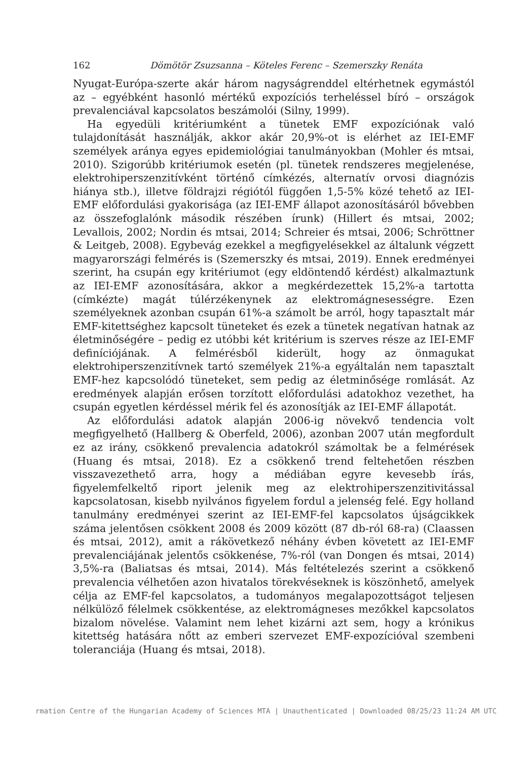162 Dömötör Zsuzsanna – Köteles Ferenc – Szemerszky Renáta
Nyugat-Európa-szerte akár három nagyságrenddel eltérhetnek egymástól az – egyébként hasonló mértékű expozíciós terheléssel bíró – országok prevalenciával kapcsolatos beszámolói (Silny, 1999).
Ha egyedüli kritériumként a tünetek EMF expozíciónak való tulajdonítását használják, akkor akár 20,9%-ot is elérhet az IEI-EMF személyek aránya egyes epidemiológiai tanulmányokban (Mohler és mtsai, 2010). Szigorúbb kritériumok esetén (pl. tünetek rendszeres megjelenése, elektrohiperszenzitívként történő címkézés, alternatív orvosi diagnózis hiánya stb.), illetve földrajzi régiótól függően 1,5-5% közé tehető az IEI-EMF előfordulási gyakorisága (az IEI-EMF állapot azonosításáról bővebben az összefoglalónk második részében írunk) (Hillert és mtsai, 2002; Levallois, 2002; Nordin és mtsai, 2014; Schreier és mtsai, 2006; Schröttner & Leitgeb, 2008). Egybevág ezekkel a megfigyelésekkel az általunk végzett magyarországi felmérés is (Szemerszky és mtsai, 2019). Ennek eredményei szerint, ha csupán egy kritériumot (egy eldöntendő kérdést) alkalmaztunk az IEI-EMF azonosítására, akkor a megkérdezettek 15,2%-a tartotta (címkézte) magát túlérzékenynek az elektromágnesességre. Ezen személyeknek azonban csupán 61%-a számolt be arról, hogy tapasztalt már EMF-kitettséghez kapcsolt tüneteket és ezek a tünetek negatívan hatnak az életminőségére – pedig ez utóbbi két kritérium is szerves része az IEI-EMF definíciójának. A felmérésből kiderült, hogy az önmagukat elektrohiperszenzitívnek tartó személyek 21%-a egyáltalán nem tapasztalt EMF-hez kapcsolódó tüneteket, sem pedig az életminősége romlását. Az eredmények alapján erősen torzított előfordulási adatokhoz vezethet, ha csupán egyetlen kérdéssel mérik fel és azonosítják az IEI-EMF állapotát.
Az előfordulási adatok alapján 2006-ig növekvő tendencia volt megfigyelhető (Hallberg & Oberfeld, 2006), azonban 2007 után megfordult ez az irány, csökkenő prevalencia adatokról számoltak be a felmérések (Huang és mtsai, 2018). Ez a csökkenő trend feltehetően részben visszavezethető arra, hogy a médiában egyre kevesebb írás, figyelemfelkeltő riport jelenik meg az elektrohiperszenzitivitással kapcsolatosan, kisebb nyilvános figyelem fordul a jelenség felé. Egy holland tanulmány eredményei szerint az IEI-EMF-fel kapcsolatos újságcikkek száma jelentősen csökkent 2008 és 2009 között (87 db-ról 68-ra) (Claassen és mtsai, 2012), amit a rákövetkező néhány évben követett az IEI-EMF prevalenciájának jelentős csökkenése, 7%-ról (van Dongen és mtsai, 2014) 3,5%-ra (Baliatsas és mtsai, 2014). Más feltételezés szerint a csökkenő prevalencia vélhetően azon hivatalos törekvéseknek is köszönhető, amelyek célja az EMF-fel kapcsolatos, a tudományos megalapozottságot teljesen nélkülöző félelmek csökkentése, az elektromágneses mezőkkel kapcsolatos bizalom növelése. Valamint nem lehet kizárni azt sem, hogy a krónikus kitettség hatására nőtt az emberi szervezet EMF-expozícióval szembeni toleranciája (Huang és mtsai, 2018).
rmation Centre of the Hungarian Academy of Sciences MTA | Unauthenticated | Downloaded 08/25/23 11:24 AM UTC